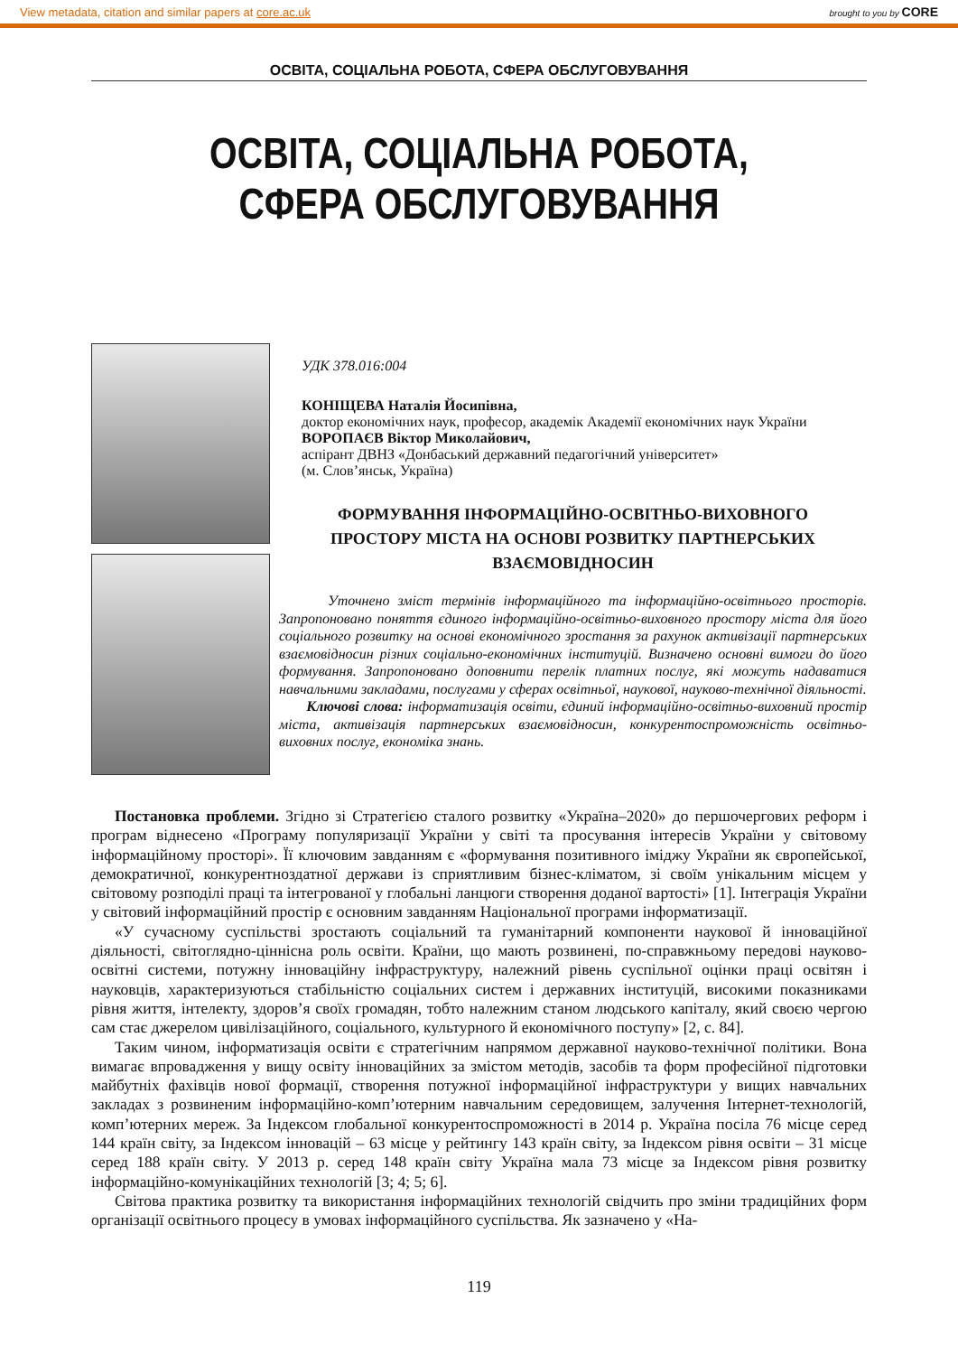View metadata, citation and similar papers at core.ac.uk brought to you by CORE
ОСВІТА, СОЦІАЛЬНА РОБОТА, СФЕРА ОБСЛУГОВУВАННЯ
ОСВІТА, СОЦІАЛЬНА РОБОТА,
СФЕРА ОБСЛУГОВУВАННЯ
УДК 378.016:004
КОНІЩЕВА Наталія Йосипівна,
доктор економічних наук, професор, академік Академії економічних наук України
ВОРОПАЄВ Віктор Миколайович,
аспірант ДВНЗ «Донбаський державний педагогічний університет»
(м. Слов’янськ, Україна)
ФОРМУВАННЯ ІНФОРМАЦІЙНО-ОСВІТНЬО-ВИХОВНОГО
ПРОСТОРУ МІСТА НА ОСНОВІ РОЗВИТКУ ПАРТНЕРСЬКИХ
ВЗАЄМОВІДНОСИН
Уточнено зміст термінів інформаційного та інформаційно-освітнього просторів. Запропоновано поняття єдиного інформаційно-освітньо-виховного простору міста для його соціального розвитку на основі економічного зростання за рахунок активізації партнерських взаємовідносин різних соціально-економічних інституцій. Визначено основні вимоги до його формування. Запропоновано доповнити перелік платних послуг, які можуть надаватися навчальними закладами, послугами у сферах освітньої, наукової, науково-технічної діяльності.
Ключові слова: інформатизація освіти, єдиний інформаційно-освітньо-виховний простір міста, активізація партнерських взаємовідносин, конкурентоспроможність освітньо-виховних послуг, економіка знань.
Постановка проблеми. Згідно зі Стратегією сталого розвитку «Україна–2020» до першочергових реформ і програм віднесено «Програму популяризації України у світі та просування інтересів України у світовому інформаційному просторі». Її ключовим завданням є «формування позитивного іміджу України як європейської, демократичної, конкурентноздатної держави із сприятливим бізнес-кліматом, зі своїм унікальним місцем у світовому розподілі праці та інтегрованої у глобальні ланцюги створення доданої вартості» [1]. Інтеграція України у світовий інформаційний простір є основним завданням Національної програми інформатизації.
«У сучасному суспільстві зростають соціальний та гуманітарний компоненти наукової й інноваційної діяльності, світоглядно-ціннісна роль освіти. Країни, що мають розвинені, по-справжньому передові науково-освітні системи, потужну інноваційну інфраструктуру, належний рівень суспільної оцінки праці освітян і науковців, характеризуються стабільністю соціальних систем і державних інституцій, високими показниками рівня життя, інтелекту, здоров’я своїх громадян, тобто належним станом людського капіталу, який своєю чергою сам стає джерелом цивілізаційного, соціального, культурного й економічного поступу» [2, с. 84].
Таким чином, інформатизація освіти є стратегічним напрямом державної науково-технічної політики. Вона вимагає впровадження у вищу освіту інноваційних за змістом методів, засобів та форм професійної підготовки майбутніх фахівців нової формації, створення потужної інформаційної інфраструктури у вищих навчальних закладах з розвиненим інформаційно-комп’ютерним навчальним середовищем, залучення Інтернет-технологій, комп’ютерних мереж. За Індексом глобальної конкурентоспроможності в 2014 р. Україна посіла 76 місце серед 144 країн світу, за Індексом інновацій – 63 місце у рейтингу 143 країн світу, за Індексом рівня освіти – 31 місце серед 188 країн світу. У 2013 р. серед 148 країн світу Україна мала 73 місце за Індексом рівня розвитку інформаційно-комунікаційних технологій [3; 4; 5; 6].
Світова практика розвитку та використання інформаційних технологій свідчить про зміни традиційних форм організації освітнього процесу в умовах інформаційного суспільства. Як зазначено у «На-
119